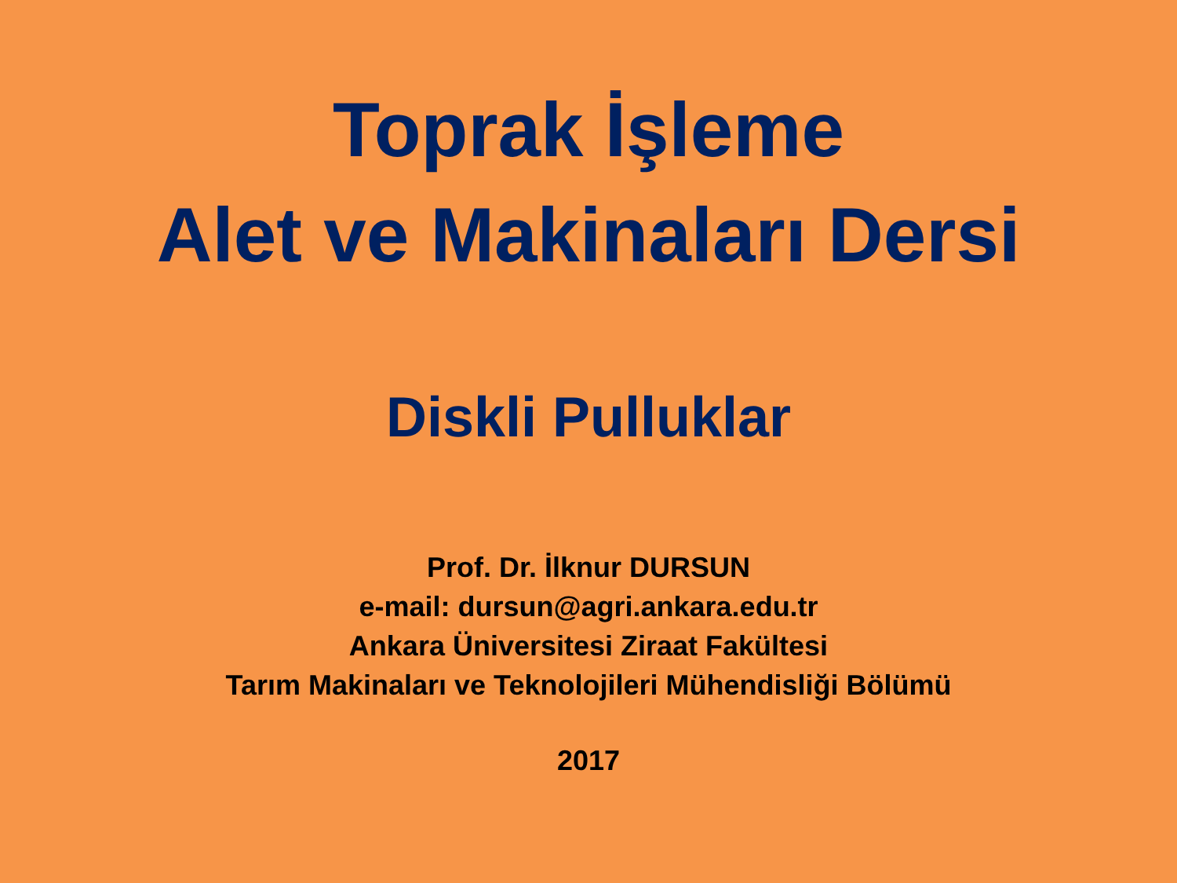Toprak İşleme
Alet ve Makinaları Dersi
Diskli Pulluklar
Prof. Dr. İlknur DURSUN
e-mail: dursun@agri.ankara.edu.tr
Ankara Üniversitesi Ziraat Fakültesi
Tarım Makinaları ve Teknolojileri Mühendisliği Bölümü
2017